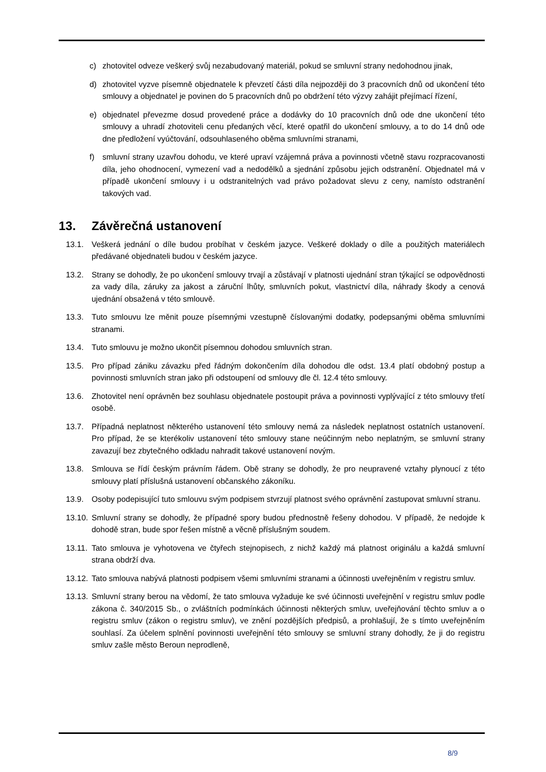c) zhotovitel odveze veškerý svůj nezabudovaný materiál, pokud se smluvní strany nedohodnou jinak,
d) zhotovitel vyzve písemně objednatele k převzetí části díla nejpozději do 3 pracovních dnů od ukončení této smlouvy a objednatel je povinen do 5 pracovních dnů po obdržení této výzvy zahájit přejímací řízení,
e) objednatel převezme dosud provedené práce a dodávky do 10 pracovních dnů ode dne ukončení této smlouvy a uhradí zhotoviteli cenu předaných věcí, které opatřil do ukončení smlouvy, a to do 14 dnů ode dne předložení vyúčtování, odsouhlaseného oběma smluvními stranami,
f) smluvní strany uzavřou dohodu, ve které upraví vzájemná práva a povinnosti včetně stavu rozpracovanosti díla, jeho ohodnocení, vymezení vad a nedodělků a sjednání způsobu jejich odstranění. Objednatel má v případě ukončení smlouvy i u odstranitelných vad právo požadovat slevu z ceny, namísto odstranění takových vad.
13. Závěrečná ustanovení
13.1. Veškerá jednání o díle budou probíhat v českém jazyce. Veškeré doklady o díle a použitých materiálech předávané objednateli budou v českém jazyce.
13.2. Strany se dohodly, že po ukončení smlouvy trvají a zůstávají v platnosti ujednání stran týkající se odpovědnosti za vady díla, záruky za jakost a záruční lhůty, smluvních pokut, vlastnictví díla, náhrady škody a cenová ujednání obsažená v této smlouvě.
13.3. Tuto smlouvu lze měnit pouze písemnými vzestupně číslovanými dodatky, podepsanými oběma smluvními stranami.
13.4. Tuto smlouvu je možno ukončit písemnou dohodou smluvních stran.
13.5. Pro případ zániku závazku před řádným dokončením díla dohodou dle odst. 13.4 platí obdobný postup a povinnosti smluvních stran jako při odstoupení od smlouvy dle čl. 12.4 této smlouvy.
13.6. Zhotovitel není oprávněn bez souhlasu objednatele postoupit práva a povinnosti vyplývající z této smlouvy třetí osobě.
13.7. Případná neplatnost některého ustanovení této smlouvy nemá za následek neplatnost ostatních ustanovení. Pro případ, že se kterékoliv ustanovení této smlouvy stane neúčinným nebo neplatným, se smluvní strany zavazují bez zbytečného odkladu nahradit takové ustanovení novým.
13.8. Smlouva se řídí českým právním řádem. Obě strany se dohodly, že pro neupravené vztahy plynoucí z této smlouvy platí příslušná ustanovení občanského zákoníku.
13.9. Osoby podepisující tuto smlouvu svým podpisem stvrzují platnost svého oprávnění zastupovat smluvní stranu.
13.10. Smluvní strany se dohodly, že případné spory budou přednostně řešeny dohodou. V případě, že nedojde k dohodě stran, bude spor řešen místně a věcně příslušným soudem.
13.11. Tato smlouva je vyhotovena ve čtyřech stejnopisech, z nichž každý má platnost originálu a každá smluvní strana obdrží dva.
13.12. Tato smlouva nabývá platnosti podpisem všemi smluvními stranami a účinnosti uveřejněním v registru smluv.
13.13. Smluvní strany berou na vědomí, že tato smlouva vyžaduje ke své účinnosti uveřejnění v registru smluv podle zákona č. 340/2015 Sb., o zvláštních podmínkách účinnosti některých smluv, uveřejňování těchto smluv a o registru smluv (zákon o registru smluv), ve znění pozdějších předpisů, a prohlašují, že s tímto uveřejněním souhlasí. Za účelem splnění povinnosti uveřejnění této smlouvy se smluvní strany dohodly, že ji do registru smluv zašle město Beroun neprodleně,
8/9